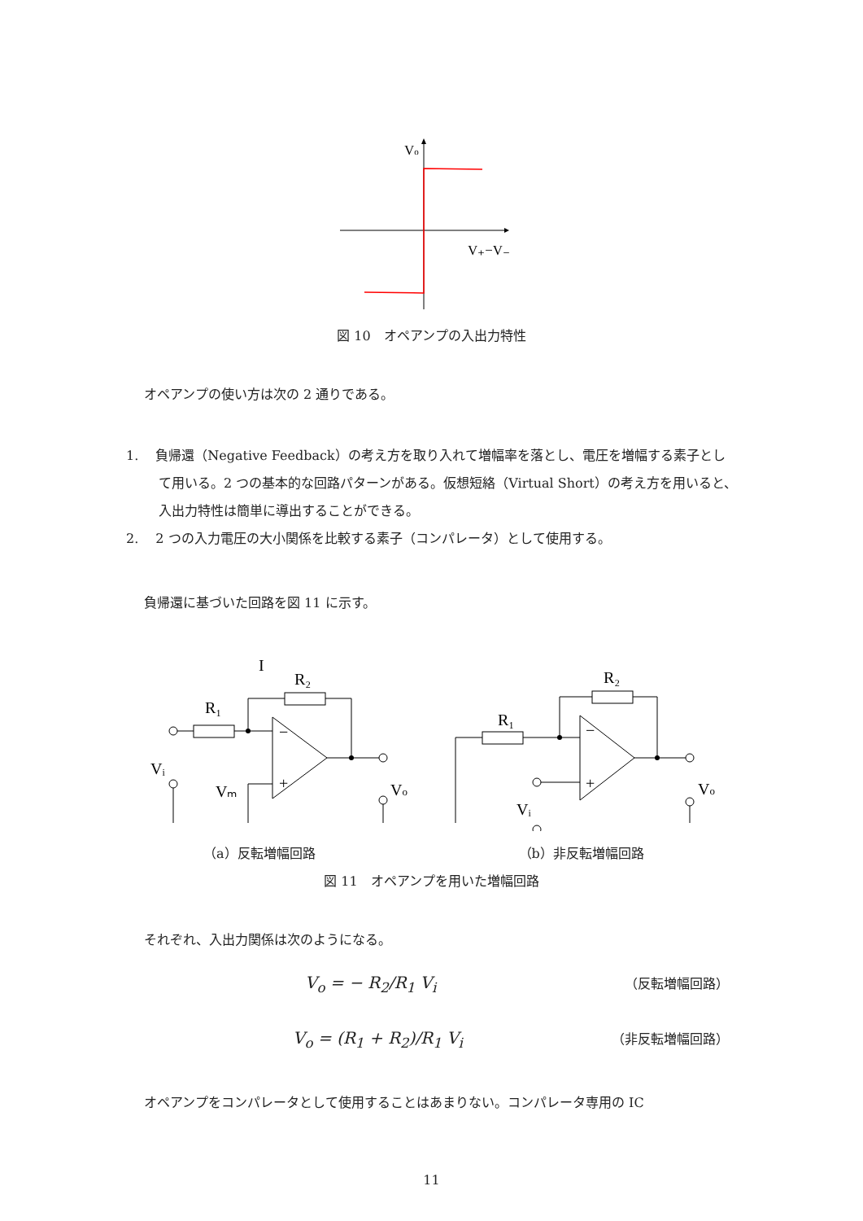Vo
V₊−V₋
図 10　オペアンプの入出力特性
オペアンプの使い方は次の 2 通りである。
1.　 負帰還（Negative Feedback）の考え方を取り入れて増幅率を落とし、電圧を増幅する素子として用いる。2 つの基本的な回路パターンがある。仮想短絡（Virtual Short）の考え方を用いると、入出力特性は簡単に導出することができる。
2.　 2 つの入力電圧の大小関係を比較する素子（コンパレータ）として使用する。
負帰還に基づいた回路を図 11 に示す。
R₁
R₂
I
Vᵢ
Vₘ
Vo
R₁
R₂
Vᵢ
Vo
−
+
−
+
（a）反転増幅回路 （b）非反転増幅回路
図 11　オペアンプを用いた増幅回路
それぞれ、入出力関係は次のようになる。
V<sub>o</sub> = − R<sub>2</sub>/R<sub>1</sub> V<sub>i</sub> （反転増幅回路）
V<sub>o</sub> = (R<sub>1</sub> + R<sub>2</sub>)/R<sub>1</sub> V<sub>i</sub> （非反転増幅回路）
オペアンプをコンパレータとして使用することはあまりない。コンパレータ専用の IC
11